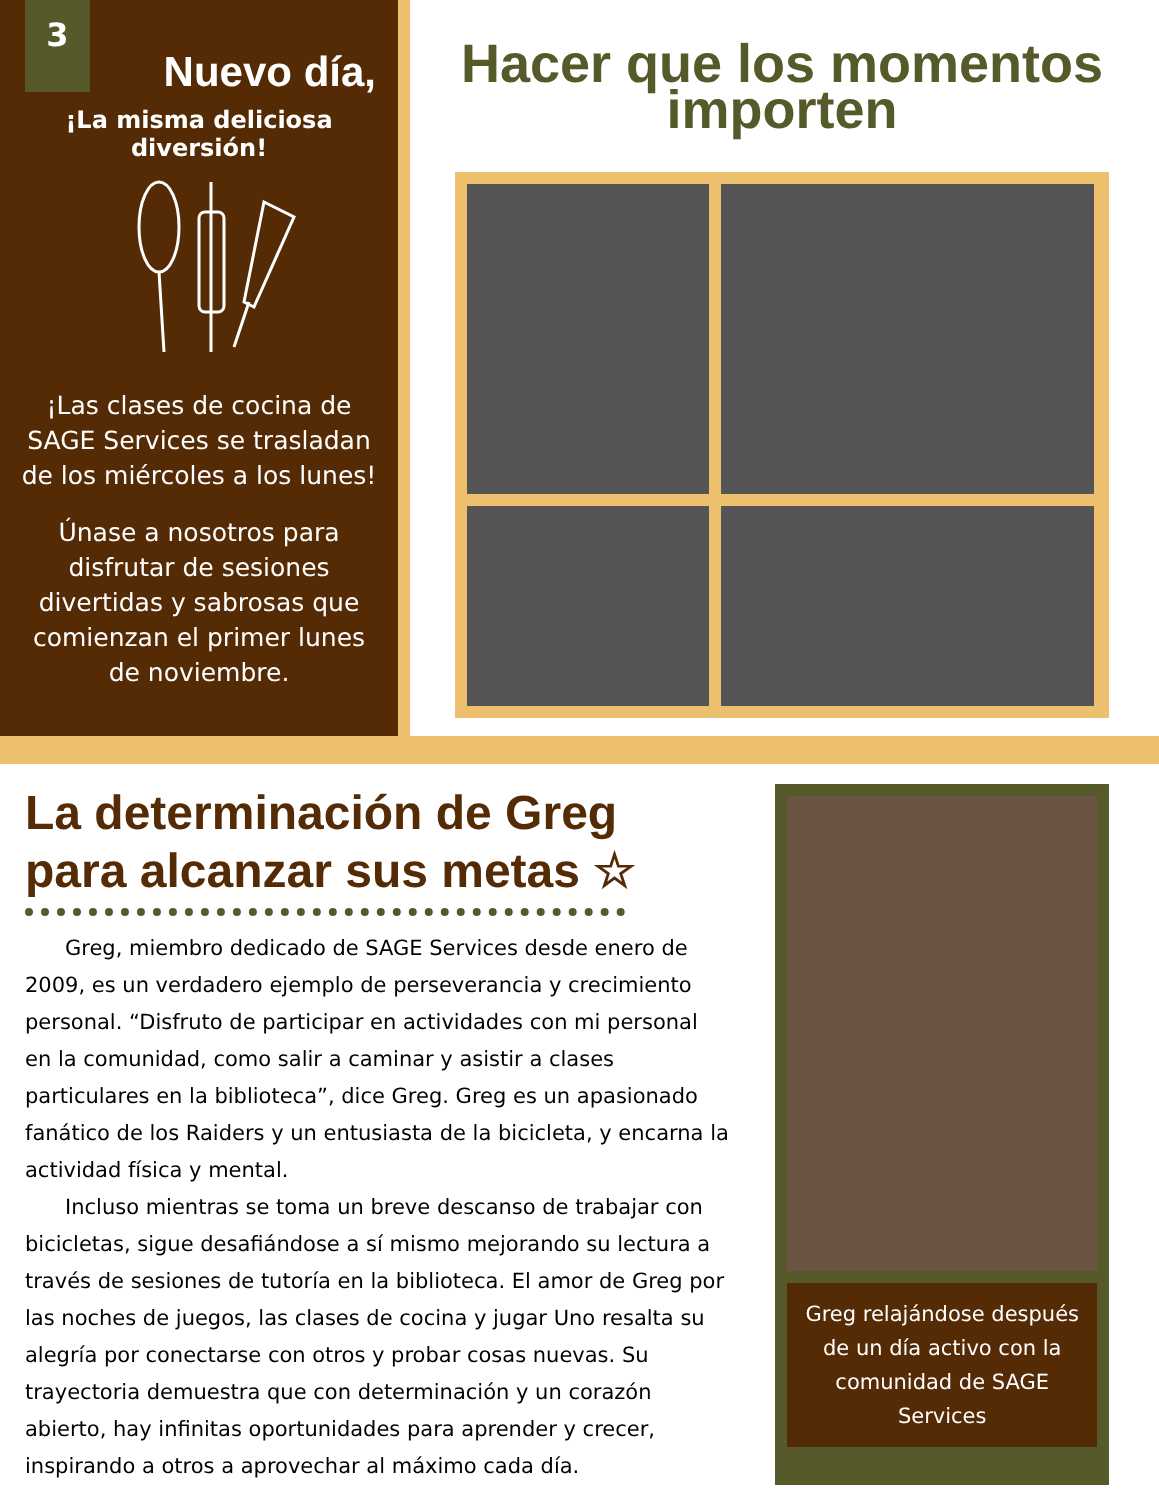3
Nuevo día,
¡La misma deliciosa diversión!
¡Las clases de cocina de SAGE Services se trasladan de los miércoles a los lunes!
Únase a nosotros para disfrutar de sesiones divertidas y sabrosas que comienzan el primer lunes de noviembre.
Hacer que los momentos importen
La determinación de Greg para alcanzar sus metas ☆
Greg, miembro dedicado de SAGE Services desde enero de 2009, es un verdadero ejemplo de perseverancia y crecimiento personal. “Disfruto de participar en actividades con mi personal en la comunidad, como salir a caminar y asistir a clases particulares en la biblioteca”, dice Greg. Greg es un apasionado fanático de los Raiders y un entusiasta de la bicicleta, y encarna la actividad física y mental.
Incluso mientras se toma un breve descanso de trabajar con bicicletas, sigue desafiándose a sí mismo mejorando su lectura a través de sesiones de tutoría en la biblioteca. El amor de Greg por las noches de juegos, las clases de cocina y jugar Uno resalta su alegría por conectarse con otros y probar cosas nuevas. Su trayectoria demuestra que con determinación y un corazón abierto, hay infinitas oportunidades para aprender y crecer, inspirando a otros a aprovechar al máximo cada día.
Greg relajándose después de un día activo con la comunidad de SAGE Services